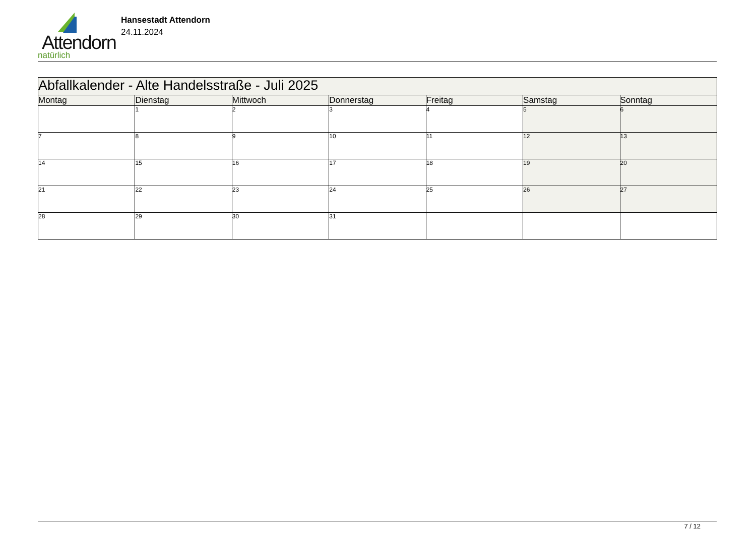Attendorn
natürlich
Hansestadt Attendorn
24.11.2024
| Abfallkalender - Alte Handelsstraße - Juli 2025 | | | | | | |
| --- | --- | --- | --- | --- | --- | --- |
| Montag | Dienstag | Mittwoch | Donnerstag | Freitag | Samstag | Sonntag |
| | 1 | 2 | 3 | 4 | 5 | 6 |
| 7 | 8 | 9 | 10 | 11 | 12 | 13 |
| 14 | 15 | 16 | 17 | 18 | 19 | 20 |
| 21 | 22 | 23 | 24 | 25 | 26 | 27 |
| 28 | 29 | 30 | 31 | | | |
7 / 12